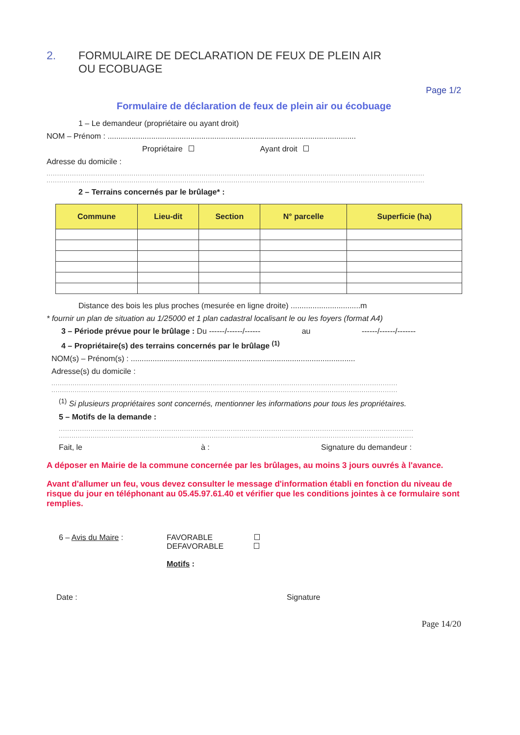2. FORMULAIRE DE DECLARATION DE FEUX DE PLEIN AIR
OU ECOBUAGE
Page 1/2
Formulaire de déclaration de feux de plein air ou écobuage
1 – Le demandeur (propriétaire ou ayant droit)
NOM – Prénom : ..................................................................................................................
Propriétaire Ayant droit
Adresse du domicile :
..................................................................................................................................................................................
..................................................................................................................................................................................
2 – Terrains concernés par le brûlage* :
| Commune | Lieu-dit | Section | N° parcelle | Superficie (ha) |
| --- | --- | --- | --- | --- |
Distance des bois les plus proches (mesurée en ligne droite) ................................m
* fournir un plan de situation au 1/25000 et 1 plan cadastral localisant le ou les foyers (format A4)
3 – Période prévue pour le brûlage : Du ------/------/------ au ------/------/-------
4 – Propriétaire(s) des terrains concernés par le brûlage <sup>(1)</sup>
NOM(s) – Prénom(s) : .......................................................................................................
Adresse(s) du domicile :
...................................................................................................................................................................
...................................................................................................................................................................
<sup>(1)</sup> Si plusieurs propriétaires sont concernés, mentionner les informations pour tous les propriétaires.
5 – Motifs de la demande :
.......................................................................................................................................................................
.......................................................................................................................................................................
Fait, le à : Signature du demandeur :
A déposer en Mairie de la commune concernée par les brûlages, au moins 3 jours ouvrés à l'avance.
Avant d'allumer un feu, vous devez consulter le message d'information établi en fonction du niveau de risque du jour en téléphonant au 05.45.97.61.40 et vérifier que les conditions jointes à ce formulaire sont remplies.
6 – Avis du Maire : FAVORABLE
DEFAVORABLE
Motifs :
Date : Signature
Page 14/20